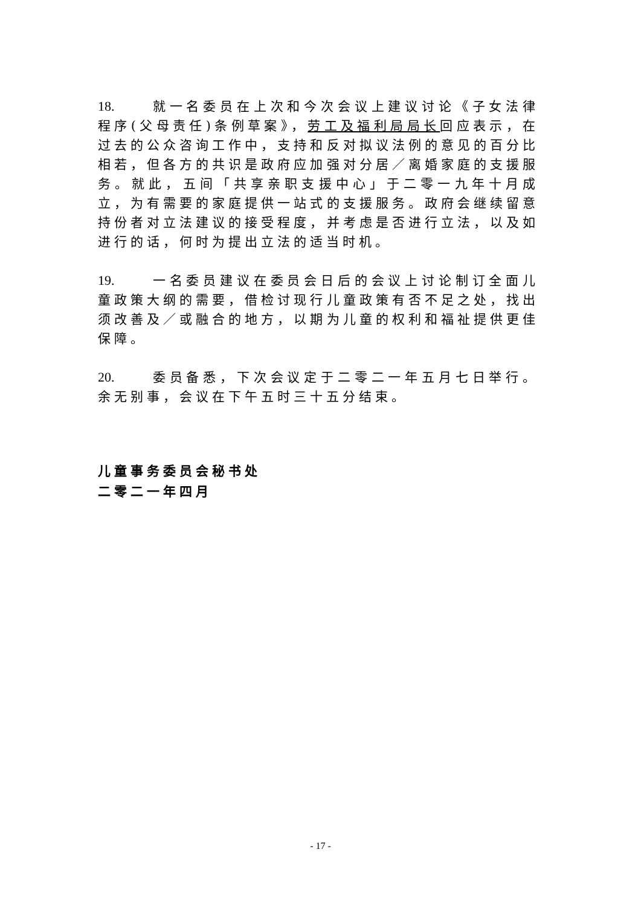18. 就一名委员在上次和今次会议上建议讨论《子女法律程序(父母责任)条例草案》，劳工及福利局局长回应表示，在过去的公众咨询工作中，支持和反对拟议法例的意见的百分比相若，但各方的共识是政府应加强对分居／离婚家庭的支援服务。就此，五间「共享亲职支援中心」于二零一九年十月成立，为有需要的家庭提供一站式的支援服务。政府会继续留意持份者对立法建议的接受程度，并考虑是否进行立法，以及如进行的话，何时为提出立法的适当时机。
19. 一名委员建议在委员会日后的会议上讨论制订全面儿童政策大纲的需要，借检讨现行儿童政策有否不足之处，找出须改善及／或融合的地方，以期为儿童的权利和福祉提供更佳保障。
20. 委员备悉，下次会议定于二零二一年五月七日举行。余无别事，会议在下午五时三十五分结束。
儿童事务委员会秘书处
二零二一年四月
- 17 -